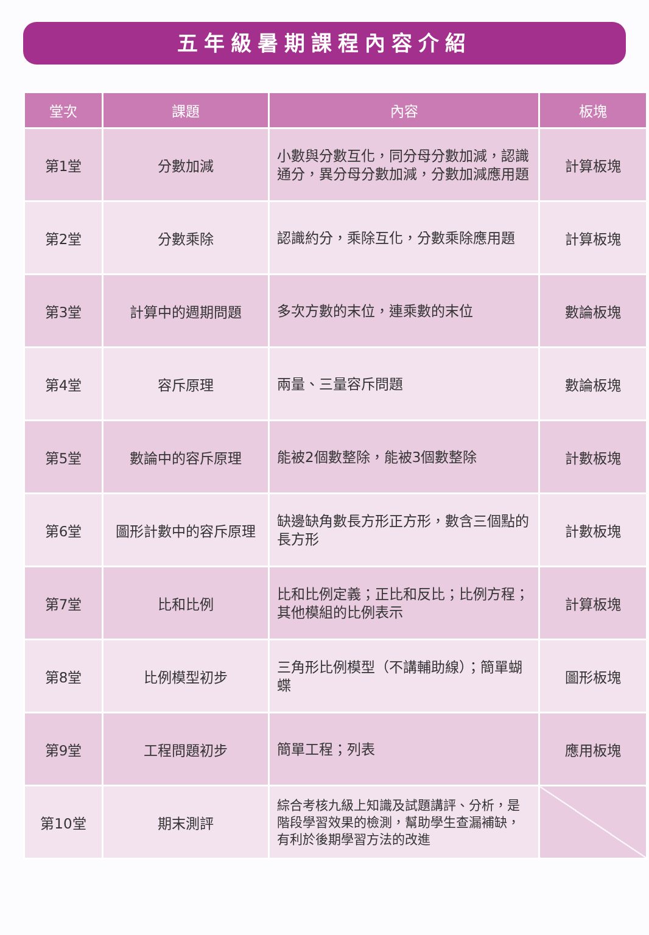五年級暑期課程內容介紹
| 堂次 | 課題 | 內容 | 板塊 |
| --- | --- | --- | --- |
| 第1堂 | 分數加減 | 小數與分數互化，同分母分數加減，認識通分，異分母分數加減，分數加減應用題 | 計算板塊 |
| 第2堂 | 分數乘除 | 認識約分，乘除互化，分數乘除應用題 | 計算板塊 |
| 第3堂 | 計算中的週期問題 | 多次方數的末位，連乘數的末位 | 數論板塊 |
| 第4堂 | 容斥原理 | 兩量、三量容斥問題 | 數論板塊 |
| 第5堂 | 數論中的容斥原理 | 能被2個數整除，能被3個數整除 | 計數板塊 |
| 第6堂 | 圖形計數中的容斥原理 | 缺邊缺角數長方形正方形，數含三個點的長方形 | 計數板塊 |
| 第7堂 | 比和比例 | 比和比例定義；正比和反比；比例方程；其他模組的比例表示 | 計算板塊 |
| 第8堂 | 比例模型初步 | 三角形比例模型（不講輔助線）；簡單蝴蝶 | 圖形板塊 |
| 第9堂 | 工程問題初步 | 簡單工程；列表 | 應用板塊 |
| 第10堂 | 期末測評 | 綜合考核九級上知識及試題講評、分析，是階段學習效果的檢測，幫助學生查漏補缺，有利於後期學習方法的改進 | |